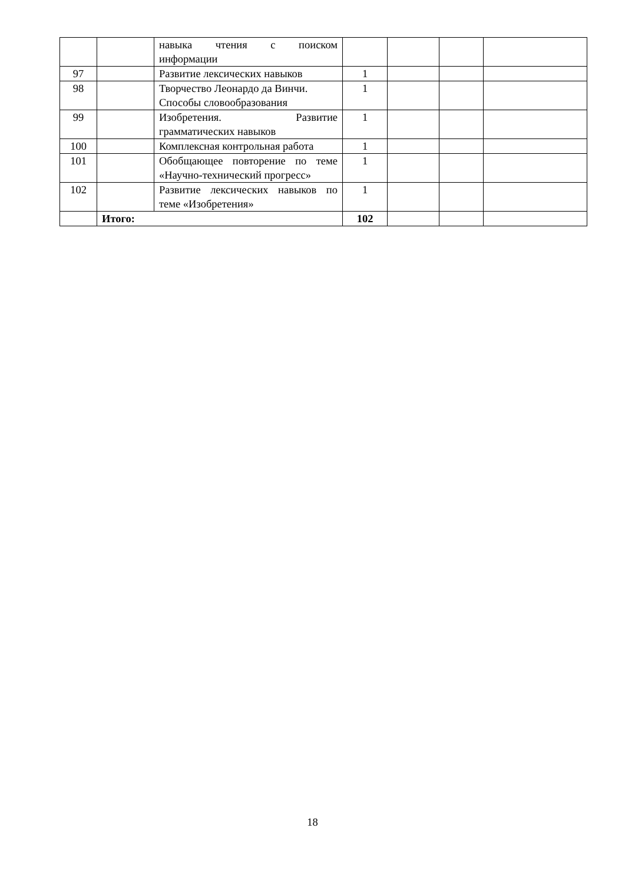| | | навыка чтения с поиском информации | | | | |
| 97 | | Развитие лексических навыков | 1 | | | |
| 98 | | Творчество Леонардо да Винчи. Способы словообразования | 1 | | | |
| 99 | | Изобретения. Развитие грамматических навыков | 1 | | | |
| 100 | | Комплексная контрольная работа | 1 | | | |
| 101 | | Обобщающее повторение по теме «Научно-технический прогресс» | 1 | | | |
| 102 | | Развитие лексических навыков по теме «Изобретения» | 1 | | | |
| | Итого: | | 102 | | | |
18